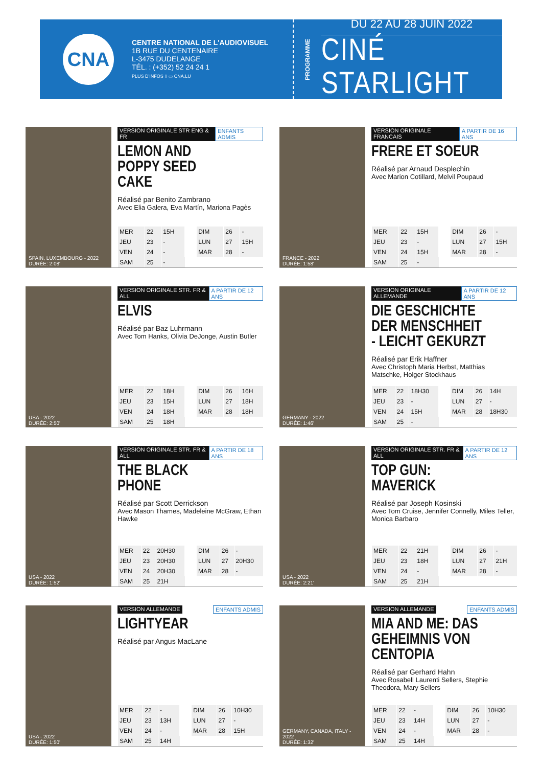CNA
CENTRE NATIONAL DE L'AUDIOVISUEL
1B RUE DU CENTENAIRE
L-3475 DUDELANGE
TÉL. : (+352) 52 24 24 1
PLUS D'INFOS ▯ ▭ CNA.LU
PROGRAMME
DU 22 AU 28 JUIN 2022
CINÉ STARLIGHT
SPAIN, LUXEMBOURG - 2022
DURÉE: 2:08'
VERSION ORIGINALE STR ENG & FR ENFANTS ADMIS
LEMON AND POPPY SEED CAKE
Réalisé par Benito Zambrano
Avec Elia Galera, Eva Martín, Mariona Pagès
| MER | 22 | 15H | | DIM | 26 | - |
| JEU | 23 | - | | LUN | 27 | 15H |
| VEN | 24 | - | | MAR | 28 | - |
| SAM | 25 | - | | | | |
FRANCE - 2022
DURÉE: 1:58'
VERSION ORIGINALE FRANCAIS A PARTIR DE 16 ANS
FRERE ET SOEUR
Réalisé par Arnaud Desplechin
Avec Marion Cotillard, Melvil Poupaud
| MER | 22 | 15H | | DIM | 26 | - |
| JEU | 23 | - | | LUN | 27 | 15H |
| VEN | 24 | 15H | | MAR | 28 | - |
| SAM | 25 | - | | | | |
USA - 2022
DURÉE: 2:50'
VERSION ORIGINALE STR. FR & ALL A PARTIR DE 12 ANS
ELVIS
Réalisé par Baz Luhrmann
Avec Tom Hanks, Olivia DeJonge, Austin Butler
| MER | 22 | 18H | | DIM | 26 | 16H |
| JEU | 23 | 15H | | LUN | 27 | 18H |
| VEN | 24 | 18H | | MAR | 28 | 18H |
| SAM | 25 | 18H | | | | |
GERMANY - 2022
DURÉE: 1:46'
VERSION ORIGINALE ALLEMANDE A PARTIR DE 12 ANS
DIE GESCHICHTE DER MENSCHHEIT - LEICHT GEKURZT
Réalisé par Erik Haffner
Avec Christoph Maria Herbst, Matthias Matschke, Holger Stockhaus
| MER | 22 | 18H30 | | DIM | 26 | 14H |
| JEU | 23 | - | | LUN | 27 | - |
| VEN | 24 | 15H | | MAR | 28 | 18H30 |
| SAM | 25 | - | | | | |
USA - 2022
DURÉE: 1:52'
VERSION ORIGINALE STR. FR & ALL A PARTIR DE 18 ANS
THE BLACK PHONE
Réalisé par Scott Derrickson
Avec Mason Thames, Madeleine McGraw, Ethan Hawke
| MER | 22 | 20H30 | | DIM | 26 | - |
| JEU | 23 | 20H30 | | LUN | 27 | 20H30 |
| VEN | 24 | 20H30 | | MAR | 28 | - |
| SAM | 25 | 21H | | | | |
USA - 2022
DURÉE: 2:21'
VERSION ORIGINALE STR. FR & ALL A PARTIR DE 12 ANS
TOP GUN: MAVERICK
Réalisé par Joseph Kosinski
Avec Tom Cruise, Jennifer Connelly, Miles Teller, Monica Barbaro
| MER | 22 | 21H | | DIM | 26 | - |
| JEU | 23 | 18H | | LUN | 27 | 21H |
| VEN | 24 | - | | MAR | 28 | - |
| SAM | 25 | 21H | | | | |
USA - 2022
DURÉE: 1:50'
VERSION ALLEMANDE ENFANTS ADMIS
LIGHTYEAR
Réalisé par Angus MacLane
| MER | 22 | - | | DIM | 26 | 10H30 |
| JEU | 23 | 13H | | LUN | 27 | - |
| VEN | 24 | - | | MAR | 28 | 15H |
| SAM | 25 | 14H | | | | |
GERMANY, CANADA, ITALY - 2022
DURÉE: 1:32'
VERSION ALLEMANDE ENFANTS ADMIS
MIA AND ME: DAS GEHEIMNIS VON CENTOPIA
Réalisé par Gerhard Hahn
Avec Rosabell Laurenti Sellers, Stephie Theodora, Mary Sellers
| MER | 22 | - | | DIM | 26 | 10H30 |
| JEU | 23 | 14H | | LUN | 27 | - |
| VEN | 24 | - | | MAR | 28 | - |
| SAM | 25 | 14H | | | | |